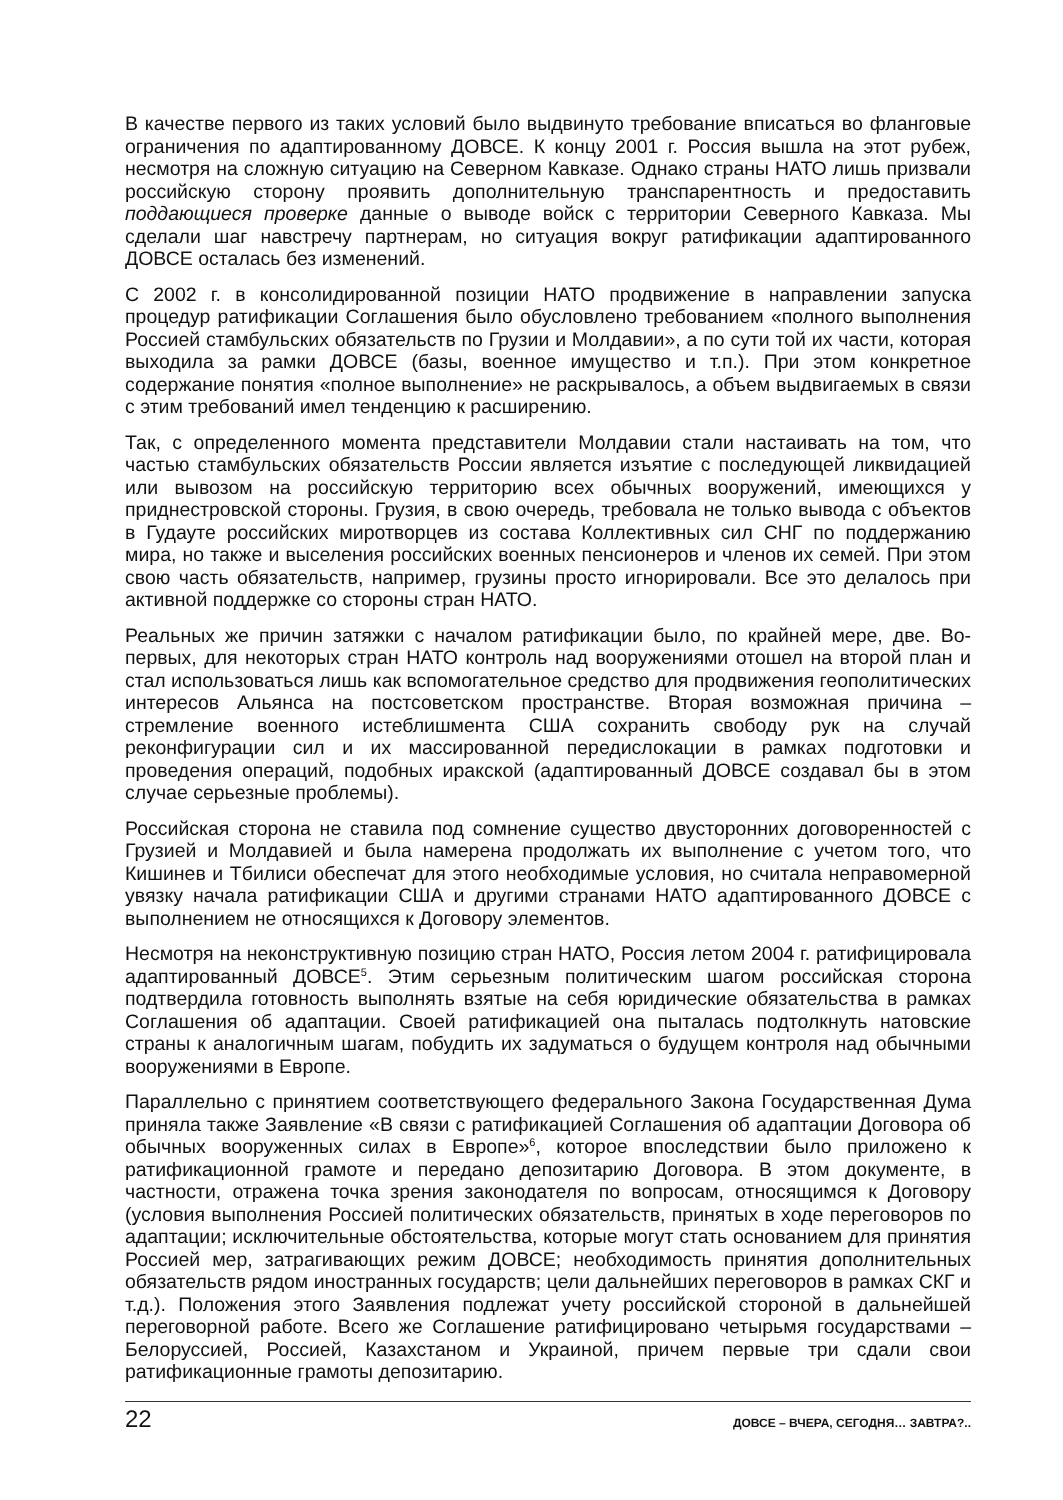В качестве первого из таких условий было выдвинуто требование вписаться во фланговые ограничения по адаптированному ДОВСЕ. К концу 2001 г. Россия вышла на этот рубеж, несмотря на сложную ситуацию на Северном Кавказе. Однако страны НАТО лишь призвали российскую сторону проявить дополнительную транспарентность и предоставить поддающиеся проверке данные о выводе войск с территории Северного Кавказа. Мы сделали шаг навстречу партнерам, но ситуация вокруг ратификации адаптированного ДОВСЕ осталась без изменений.
С 2002 г. в консолидированной позиции НАТО продвижение в направлении запуска процедур ратификации Соглашения было обусловлено требованием «полного выполнения Россией стамбульских обязательств по Грузии и Молдавии», а по сути той их части, которая выходила за рамки ДОВСЕ (базы, военное имущество и т.п.). При этом конкретное содержание понятия «полное выполнение» не раскрывалось, а объем выдвигаемых в связи с этим требований имел тенденцию к расширению.
Так, с определенного момента представители Молдавии стали настаивать на том, что частью стамбульских обязательств России является изъятие с последующей ликвидацией или вывозом на российскую территорию всех обычных вооружений, имеющихся у приднестровской стороны. Грузия, в свою очередь, требовала не только вывода с объектов в Гудауте российских миротворцев из состава Коллективных сил СНГ по поддержанию мира, но также и выселения российских военных пенсионеров и членов их семей. При этом свою часть обязательств, например, грузины просто игнорировали. Все это делалось при активной поддержке со стороны стран НАТО.
Реальных же причин затяжки с началом ратификации было, по крайней мере, две. Во-первых, для некоторых стран НАТО контроль над вооружениями отошел на второй план и стал использоваться лишь как вспомогательное средство для продвижения геополитических интересов Альянса на постсоветском пространстве. Вторая возможная причина – стремление военного истеблишмента США сохранить свободу рук на случай реконфигурации сил и их массированной передислокации в рамках подготовки и проведения операций, подобных иракской (адаптированный ДОВСЕ создавал бы в этом случае серьезные проблемы).
Российская сторона не ставила под сомнение существо двусторонних договоренностей с Грузией и Молдавией и была намерена продолжать их выполнение с учетом того, что Кишинев и Тбилиси обеспечат для этого необходимые условия, но считала неправомерной увязку начала ратификации США и другими странами НАТО адаптированного ДОВСЕ с выполнением не относящихся к Договору элементов.
Несмотря на неконструктивную позицию стран НАТО, Россия летом 2004 г. ратифицировала адаптированный ДОВСЕ<sup>5</sup>. Этим серьезным политическим шагом российская сторона подтвердила готовность выполнять взятые на себя юридические обязательства в рамках Соглашения об адаптации. Своей ратификацией она пыталась подтолкнуть натовские страны к аналогичным шагам, побудить их задуматься о будущем контроля над обычными вооружениями в Европе.
Параллельно с принятием соответствующего федерального Закона Государственная Дума приняла также Заявление «В связи с ратификацией Соглашения об адаптации Договора об обычных вооруженных силах в Европе»<sup>6</sup>, которое впоследствии было приложено к ратификационной грамоте и передано депозитарию Договора. В этом документе, в частности, отражена точка зрения законодателя по вопросам, относящимся к Договору (условия выполнения Россией политических обязательств, принятых в ходе переговоров по адаптации; исключительные обстоятельства, которые могут стать основанием для принятия Россией мер, затрагивающих режим ДОВСЕ; необходимость принятия дополнительных обязательств рядом иностранных государств; цели дальнейших переговоров в рамках СКГ и т.д.). Положения этого Заявления подлежат учету российской стороной в дальнейшей переговорной работе. Всего же Соглашение ратифицировано четырьмя государствами – Белоруссией, Россией, Казахстаном и Украиной, причем первые три сдали свои ратификационные грамоты депозитарию.
22 ДОВСЕ – ВЧЕРА, СЕГОДНЯ… ЗАВТРА?..